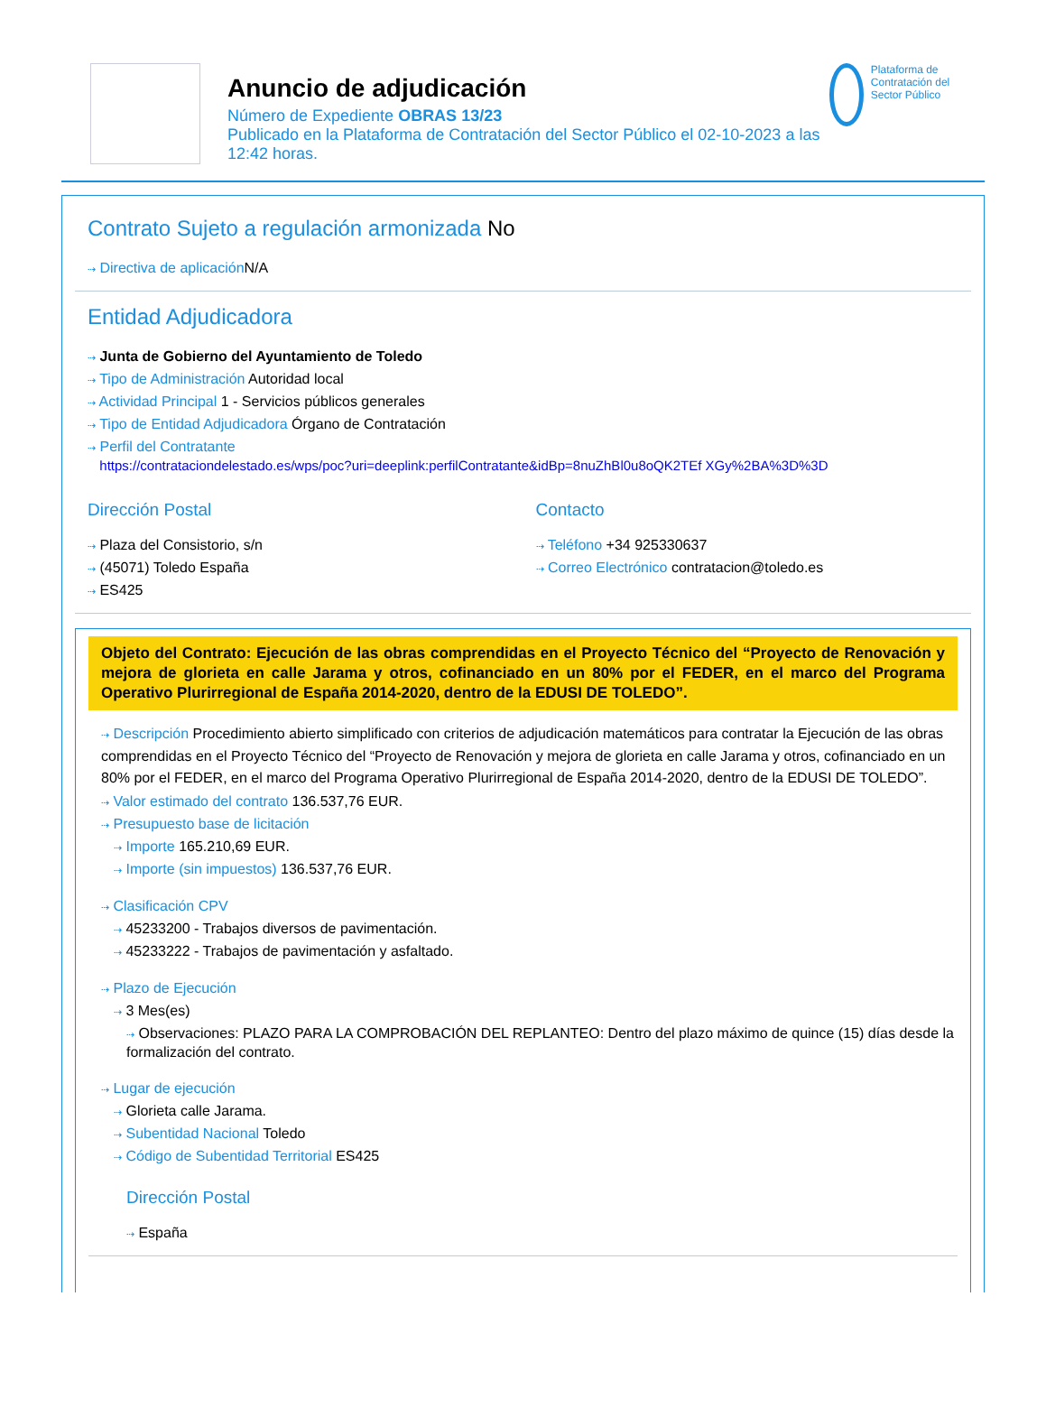Anuncio de adjudicación
Número de Expediente OBRAS 13/23
Publicado en la Plataforma de Contratación del Sector Público el 02-10-2023 a las 12:42 horas.
Plataforma de Contratación del Sector Público
Contrato Sujeto a regulación armonizada No
⇢ Directiva de aplicación N/A
Entidad Adjudicadora
⇢ Junta de Gobierno del Ayuntamiento de Toledo
⇢ Tipo de Administración Autoridad local
⇢ Actividad Principal 1 - Servicios públicos generales
⇢ Tipo de Entidad Adjudicadora Órgano de Contratación
⇢ Perfil del Contratante
https://contrataciondelestado.es/wps/poc?uri=deeplink:perfilContratante&idBp=8nuZhBl0u8oQK2TEf XGy%2BA%3D%3D
Dirección Postal
⇢ Plaza del Consistorio, s/n
⇢ (45071) Toledo España
⇢ ES425
Contacto
⇢ Teléfono +34 925330637
⇢ Correo Electrónico contratacion@toledo.es
Objeto del Contrato: Ejecución de las obras comprendidas en el Proyecto Técnico del “Proyecto de Renovación y mejora de glorieta en calle Jarama y otros, cofinanciado en un 80% por el FEDER, en el marco del Programa Operativo Plurirregional de España 2014-2020, dentro de la EDUSI DE TOLEDO”.
⇢ Descripción Procedimiento abierto simplificado con criterios de adjudicación matemáticos para contratar la Ejecución de las obras comprendidas en el Proyecto Técnico del “Proyecto de Renovación y mejora de glorieta en calle Jarama y otros, cofinanciado en un 80% por el FEDER, en el marco del Programa Operativo Plurirregional de España 2014-2020, dentro de la EDUSI DE TOLEDO”.
⇢ Valor estimado del contrato 136.537,76 EUR.
⇢ Presupuesto base de licitación
⇢ Importe 165.210,69 EUR.
⇢ Importe (sin impuestos) 136.537,76 EUR.
⇢ Clasificación CPV
⇢ 45233200 - Trabajos diversos de pavimentación.
⇢ 45233222 - Trabajos de pavimentación y asfaltado.
⇢ Plazo de Ejecución
⇢ 3 Mes(es)
⇢ Observaciones: PLAZO PARA LA COMPROBACIÓN DEL REPLANTEO: Dentro del plazo máximo de quince (15) días desde la formalización del contrato.
⇢ Lugar de ejecución
⇢ Glorieta calle Jarama.
⇢ Subentidad Nacional Toledo
⇢ Código de Subentidad Territorial ES425
Dirección Postal
⇢ España